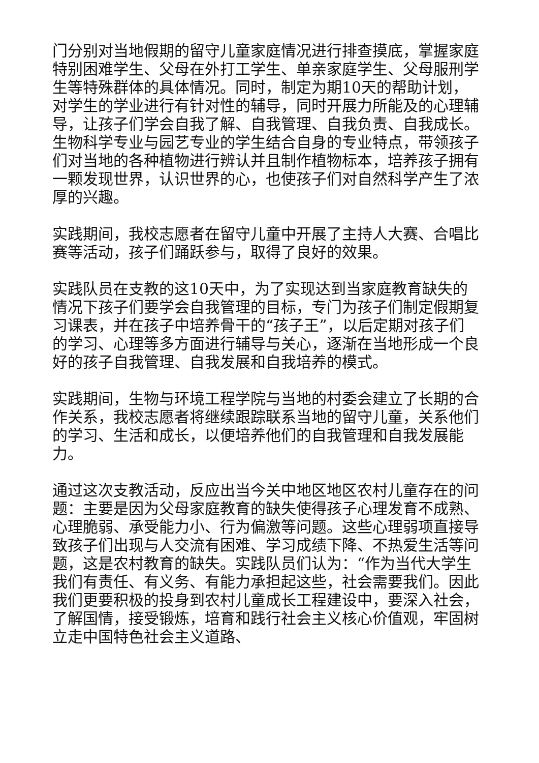门分别对当地假期的留守儿童家庭情况进行排查摸底，掌握家庭特别困难学生、父母在外打工学生、单亲家庭学生、父母服刑学生等特殊群体的具体情况。同时，制定为期10天的帮助计划，对学生的学业进行有针对性的辅导，同时开展力所能及的心理辅导，让孩子们学会自我了解、自我管理、自我负责、自我成长。生物科学专业与园艺专业的学生结合自身的专业特点，带领孩子们对当地的各种植物进行辨认并且制作植物标本，培养孩子拥有一颗发现世界，认识世界的心，也使孩子们对自然科学产生了浓厚的兴趣。
实践期间，我校志愿者在留守儿童中开展了主持人大赛、合唱比赛等活动，孩子们踊跃参与，取得了良好的效果。
实践队员在支教的这10天中，为了实现达到当家庭教育缺失的情况下孩子们要学会自我管理的目标，专门为孩子们制定假期复习课表，并在孩子中培养骨干的“孩子王”，以后定期对孩子们的学习、心理等多方面进行辅导与关心，逐渐在当地形成一个良好的孩子自我管理、自我发展和自我培养的模式。
实践期间，生物与环境工程学院与当地的村委会建立了长期的合作关系，我校志愿者将继续跟踪联系当地的留守儿童，关系他们的学习、生活和成长，以便培养他们的自我管理和自我发展能力。
通过这次支教活动，反应出当今关中地区地区农村儿童存在的问题：主要是因为父母家庭教育的缺失使得孩子心理发育不成熟、心理脆弱、承受能力小、行为偏激等问题。这些心理弱项直接导致孩子们出现与人交流有困难、学习成绩下降、不热爱生活等问题，这是农村教育的缺失。实践队员们认为：“作为当代大学生我们有责任、有义务、有能力承担起这些，社会需要我们。因此我们更要积极的投身到农村儿童成长工程建设中，要深入社会，了解国情，接受锻炼，培育和践行社会主义核心价值观，牢固树立走中国特色社会主义道路、